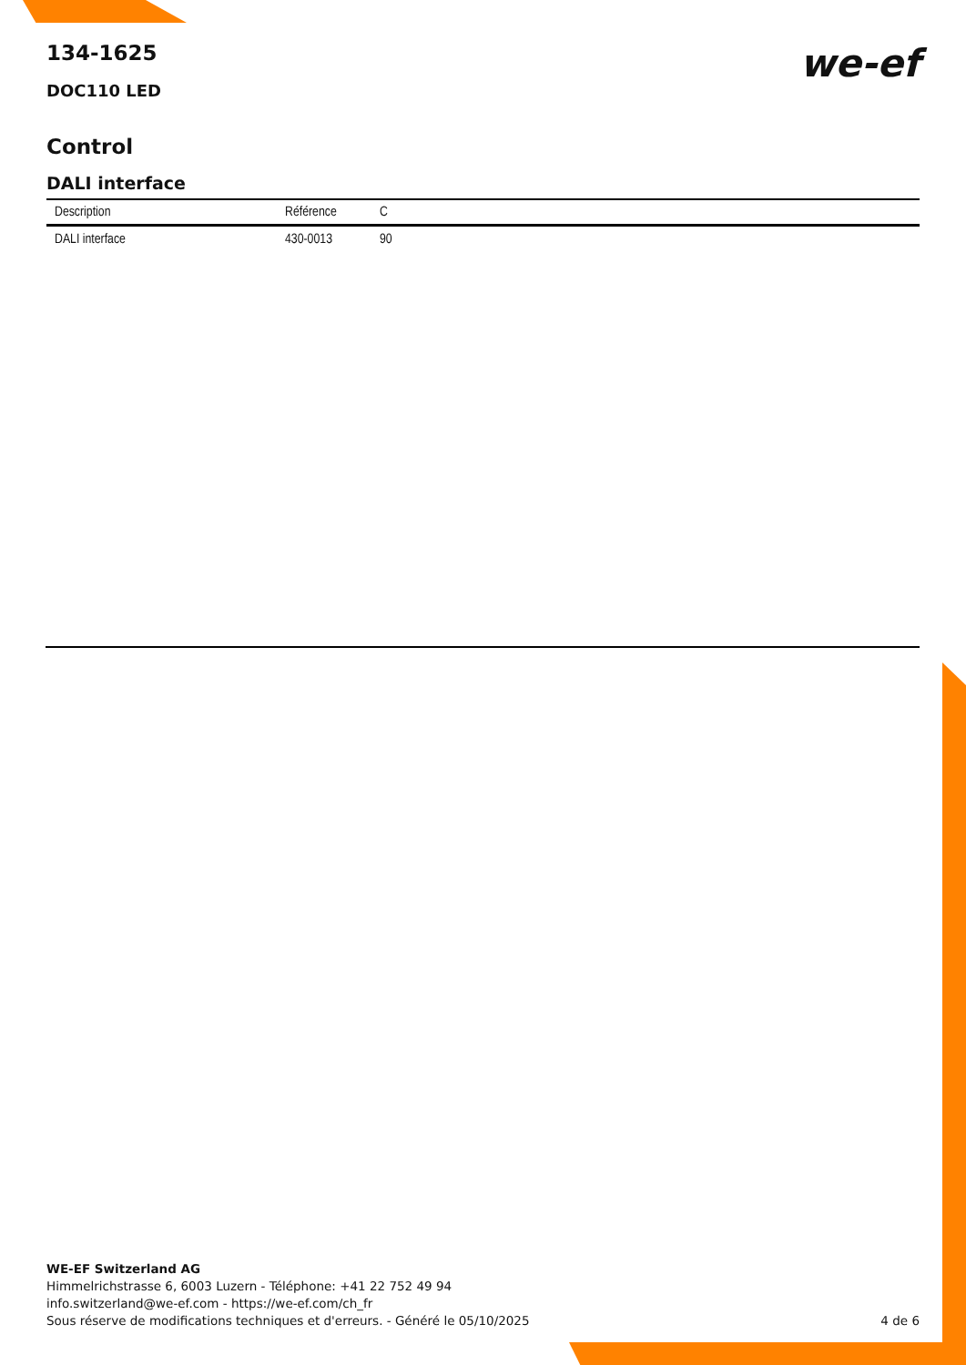we-ef
134-1625
DOC110 LED
Control
DALI interface
| Description | Référence | C |
| --- | --- | --- |
| DALI interface | 430-0013 | 90 |
WE-EF Switzerland AG
Himmelrichstrasse 6, 6003 Luzern - Téléphone: +41 22 752 49 94
info.switzerland@we-ef.com - https://we-ef.com/ch_fr
Sous réserve de modifications techniques et d'erreurs. - Généré le 05/10/2025
4 de 6